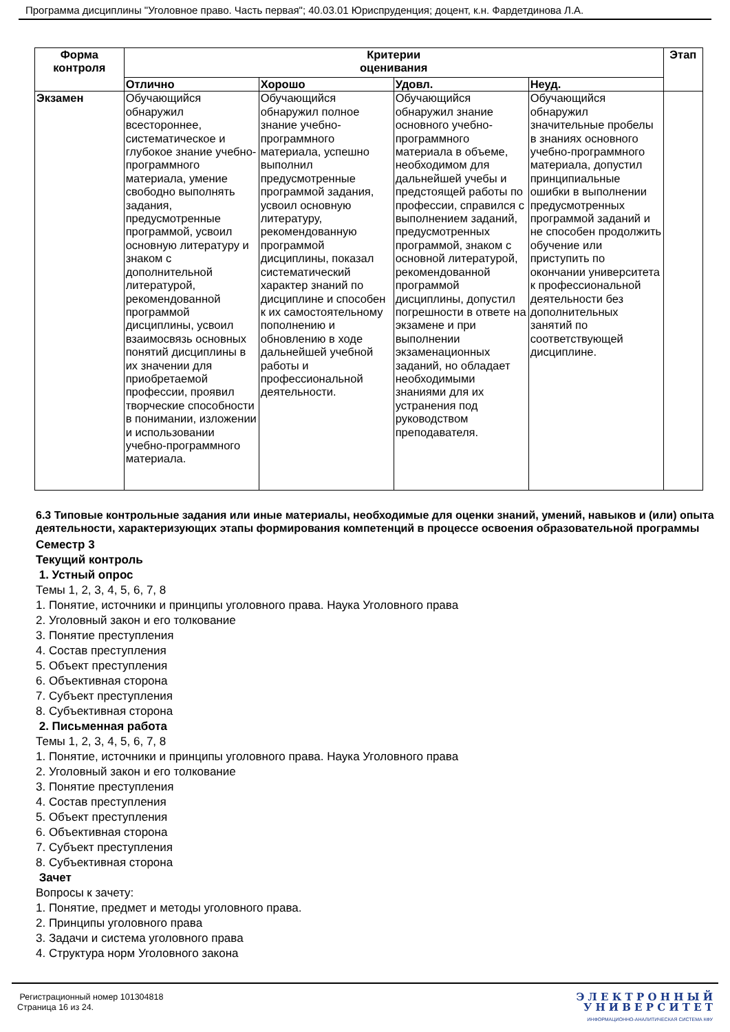Программа дисциплины "Уголовное право. Часть первая"; 40.03.01 Юриспруденция; доцент, к.н. Фардетдинова Л.А.
| Форма контроля | Критерии оценивания | | | | Этап |
| --- | --- | --- | --- | --- | --- |
| | Отлично | Хорошо | Удовл. | Неуд. | |
| Экзамен | Обучающийся обнаружил всестороннее, систематическое и глубокое знание учебно-программного материала, умение свободно выполнять задания, предусмотренные программой, усвоил основную литературу и знаком с дополнительной литературой, рекомендованной программой дисциплины, усвоил взаимосвязь основных понятий дисциплины в их значении для приобретаемой профессии, проявил творческие способности в понимании, изложении и использовании учебно-программного материала. | Обучающийся обнаружил полное знание учебно-программного материала, успешно выполнил предусмотренные программой задания, усвоил основную литературу, рекомендованную программой дисциплины, показал систематический характер знаний по дисциплине и способен к их самостоятельному пополнению и обновлению в ходе дальнейшей учебной работы и профессиональной деятельности. | Обучающийся обнаружил знание основного учебно-программного материала в объеме, необходимом для дальнейшей учебы и предстоящей работы по профессии, справился с выполнением заданий, предусмотренных программой, знаком с основной литературой, рекомендованной программой дисциплины, допустил погрешности в ответе на экзамене и при выполнении экзаменационных заданий, но обладает необходимыми знаниями для их устранения под руководством преподавателя. | Обучающийся обнаружил значительные пробелы в знаниях основного учебно-программного материала, допустил принципиальные ошибки в выполнении предусмотренных программой заданий и не способен продолжить обучение или приступить по окончании университета к профессиональной деятельности без дополнительных занятий по соответствующей дисциплине. | |
6.3 Типовые контрольные задания или иные материалы, необходимые для оценки знаний, умений, навыков и (или) опыта деятельности, характеризующих этапы формирования компетенций в процессе освоения образовательной программы
Семестр 3
Текущий контроль
1. Устный опрос
Темы 1, 2, 3, 4, 5, 6, 7, 8
1. Понятие, источники и принципы уголовного права. Наука Уголовного права
2. Уголовный закон и его толкование
3. Понятие преступления
4. Состав преступления
5. Объект преступления
6. Объективная сторона
7. Субъект преступления
8. Субъективная сторона
2. Письменная работа
Темы 1, 2, 3, 4, 5, 6, 7, 8
1. Понятие, источники и принципы уголовного права. Наука Уголовного права
2. Уголовный закон и его толкование
3. Понятие преступления
4. Состав преступления
5. Объект преступления
6. Объективная сторона
7. Субъект преступления
8. Субъективная сторона
Зачет
Вопросы к зачету:
1. Понятие, предмет и методы уголовного права.
2. Принципы уголовного права
3. Задачи и система уголовного права
4. Структура норм Уголовного закона
Регистрационный номер 101304818
Страница 16 из 24.
Э Л Е К Т Р О Н Н Ы Й
У Н И В Е Р С И Т Е Т
ИНФОРМАЦИОННО-АНАЛИТИЧЕСКАЯ СИСТЕМА КФУ